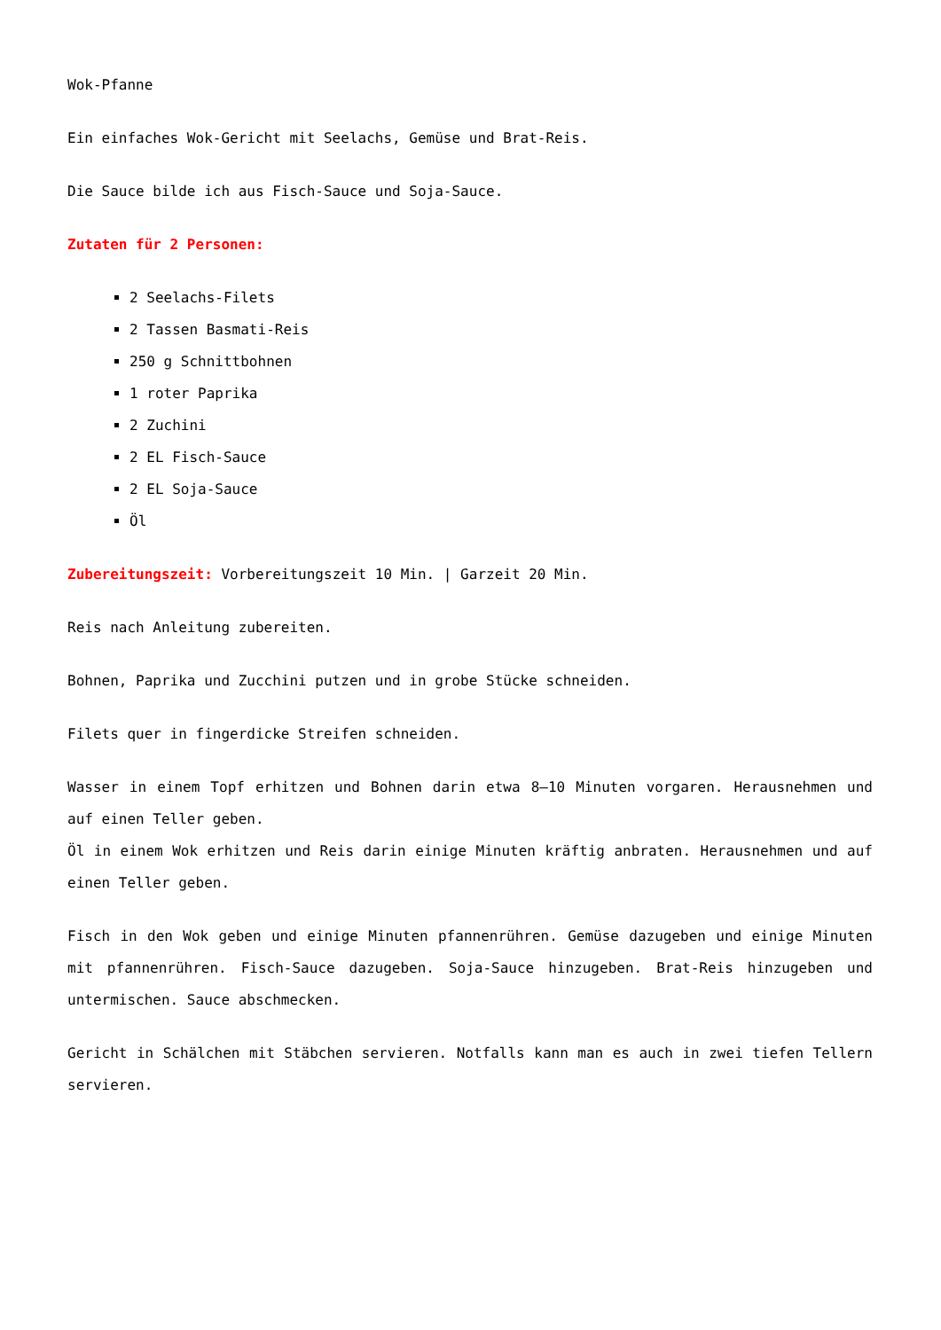Wok-Pfanne
Ein einfaches Wok-Gericht mit Seelachs, Gemüse und Brat-Reis.
Die Sauce bilde ich aus Fisch-Sauce und Soja-Sauce.
Zutaten für 2 Personen:
2 Seelachs-Filets
2 Tassen Basmati-Reis
250 g Schnittbohnen
1 roter Paprika
2 Zuchini
2 EL Fisch-Sauce
2 EL Soja-Sauce
Öl
Zubereitungszeit: Vorbereitungszeit 10 Min. | Garzeit 20 Min.
Reis nach Anleitung zubereiten.
Bohnen, Paprika und Zucchini putzen und in grobe Stücke schneiden.
Filets quer in fingerdicke Streifen schneiden.
Wasser in einem Topf erhitzen und Bohnen darin etwa 8–10 Minuten vorgaren. Herausnehmen und auf einen Teller geben.
Öl in einem Wok erhitzen und Reis darin einige Minuten kräftig anbraten. Herausnehmen und auf einen Teller geben.
Fisch in den Wok geben und einige Minuten pfannenrühren. Gemüse dazugeben und einige Minuten mit pfannenrühren. Fisch-Sauce dazugeben. Soja-Sauce hinzugeben. Brat-Reis hinzugeben und untermischen. Sauce abschmecken.
Gericht in Schälchen mit Stäbchen servieren. Notfalls kann man es auch in zwei tiefen Tellern servieren.